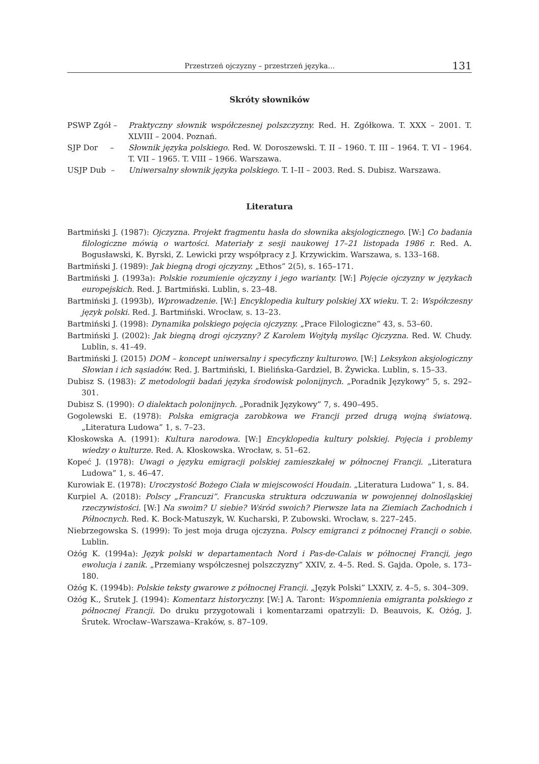Przestrzeń ojczyzny – przestrzeń języka… 131
Skróty słowników
| PSWP Zgół – | Praktyczny słownik współczesnej polszczyzny. Red. H. Zgółkowa. T. XXX – 2001. T. XLVIII – 2004. Poznań. |
| SJP Dor – | Słownik języka polskiego. Red. W. Doroszewski. T. II – 1960. T. III – 1964. T. VI – 1964. T. VII – 1965. T. VIII – 1966. Warszawa. |
| USJP Dub – | Uniwersalny słownik języka polskiego. T. I–II – 2003. Red. S. Dubisz. Warszawa. |
Literatura
Bartmiński J. (1987): Ojczyzna. Projekt fragmentu hasła do słownika aksjologicznego. [W:] Co badania filologiczne mówią o wartości. Materiały z sesji naukowej 17–21 listopada 1986 r. Red. A. Bogusławski, K. Byrski, Z. Lewicki przy współpracy z J. Krzywickim. Warszawa, s. 133–168.
Bartmiński J. (1989): Jak biegną drogi ojczyzny. „Ethos” 2(5), s. 165–171.
Bartmiński J. (1993a): Polskie rozumienie ojczyzny i jego warianty. [W:] Pojęcie ojczyzny w językach europejskich. Red. J. Bartmiński. Lublin, s. 23–48.
Bartmiński J. (1993b), Wprowadzenie. [W:] Encyklopedia kultury polskiej XX wieku. T. 2: Współczesny język polski. Red. J. Bartmiński. Wrocław, s. 13–23.
Bartmiński J. (1998): Dynamika polskiego pojęcia ojczyzny. „Prace Filologiczne” 43, s. 53–60.
Bartmiński J. (2002): Jak biegną drogi ojczyzny? Z Karolem Wojtyłą myśląc Ojczyzna. Red. W. Chudy. Lublin, s. 41–49.
Bartmiński J. (2015) DOM – koncept uniwersalny i specyficzny kulturowo. [W:] Leksykon aksjologiczny Słowian i ich sąsiadów. Red. J. Bartmiński, I. Bielińska-Gardziel, B. Żywicka. Lublin, s. 15–33.
Dubisz S. (1983): Z metodologii badań języka środowisk polonijnych. „Poradnik Językowy” 5, s. 292–301.
Dubisz S. (1990): O dialektach polonijnych. „Poradnik Językowy” 7, s. 490–495.
Gogolewski E. (1978): Polska emigracja zarobkowa we Francji przed drugą wojną światową. „Literatura Ludowa” 1, s. 7–23.
Kłoskowska A. (1991): Kultura narodowa. [W:] Encyklopedia kultury polskiej. Pojęcia i problemy wiedzy o kulturze. Red. A. Kłoskowska. Wrocław, s. 51–62.
Kopeć J. (1978): Uwagi o języku emigracji polskiej zamieszkałej w północnej Francji. „Literatura Ludowa” 1, s. 46–47.
Kurowiak E. (1978): Uroczystość Bożego Ciała w miejscowości Houdain. „Literatura Ludowa” 1, s. 84.
Kurpiel A. (2018): Polscy „Francuzi”. Francuska struktura odczuwania w powojennej dolnośląskiej rzeczywistości. [W:] Na swoim? U siebie? Wśród swoich? Pierwsze lata na Ziemiach Zachodnich i Północnych. Red. K. Bock-Matuszyk, W. Kucharski, P. Zubowski. Wrocław, s. 227–245.
Niebrzegowska S. (1999): To jest moja druga ojczyzna. Polscy emigranci z północnej Francji o sobie. Lublin.
Ożóg K. (1994a): Język polski w departamentach Nord i Pas-de-Calais w północnej Francji, jego ewolucja i zanik. „Przemiany współczesnej polszczyzny” XXIV, z. 4–5. Red. S. Gajda. Opole, s. 173–180.
Ożóg K. (1994b): Polskie teksty gwarowe z północnej Francji. „Język Polski” LXXIV, z. 4–5, s. 304–309.
Ożóg K., Śrutek J. (1994): Komentarz historyczny. [W:] A. Taront: Wspomnienia emigranta polskiego z północnej Francji. Do druku przygotowali i komentarzami opatrzyli: D. Beauvois, K. Ożóg, J. Śrutek. Wrocław–Warszawa–Kraków, s. 87–109.